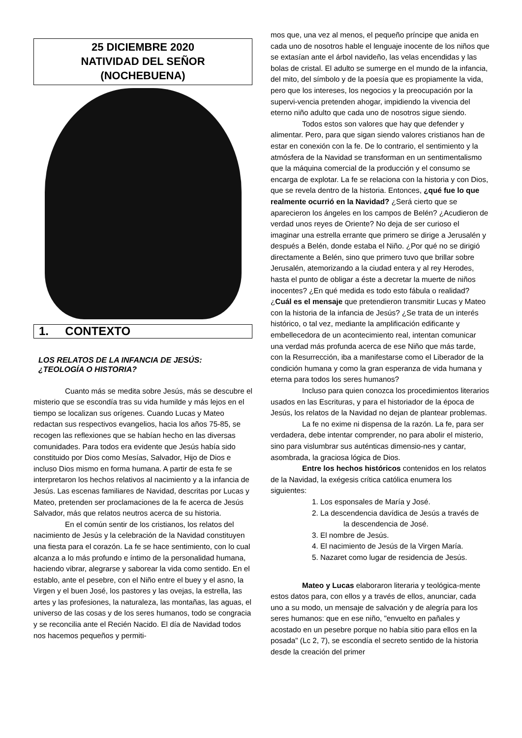25 DICIEMBRE 2020
NATIVIDAD DEL SEÑOR
(NOCHEBUENA)
1. CONTEXTO
LOS RELATOS DE LA INFANCIA DE JESÚS: ¿TEOLOGÍA O HISTORIA?
Cuanto más se medita sobre Jesús, más se descubre el misterio que se escondía tras su vida humilde y más lejos en el tiempo se localizan sus orígenes. Cuando Lucas y Mateo redactan sus respectivos evangelios, hacia los años 75-85, se recogen las reflexiones que se habían hecho en las diversas comunidades. Para todos era evidente que Jesús había sido constituido por Dios como Mesías, Salvador, Hijo de Dios e incluso Dios mismo en forma humana. A partir de esta fe se interpretaron los hechos relativos al nacimiento y a la infancia de Jesús. Las escenas familiares de Navidad, descritas por Lucas y Mateo, pretenden ser proclamaciones de la fe acerca de Jesús Salvador, más que relatos neutros acerca de su historia.
En el común sentir de los cristianos, los relatos del nacimiento de Jesús y la celebración de la Navidad constituyen una fiesta para el corazón. La fe se hace sentimiento, con lo cual alcanza a lo más profundo e íntimo de la personalidad humana, haciendo vibrar, alegrarse y saborear la vida como sentido. En el establo, ante el pesebre, con el Niño entre el buey y el asno, la Virgen y el buen José, los pastores y las ovejas, la estrella, las artes y las profesiones, la naturaleza, las montañas, las aguas, el universo de las cosas y de los seres humanos, todo se congracia y se reconcilia ante el Recién Nacido. El día de Navidad todos nos hacemos pequeños y permiti-
mos que, una vez al menos, el pequeño príncipe que anida en cada uno de nosotros hable el lenguaje inocente de los niños que se extasían ante el árbol navideño, las velas encendidas y las bolas de cristal. El adulto se sumerge en el mundo de la infancia, del mito, del símbolo y de la poesía que es propiamente la vida, pero que los intereses, los negocios y la preocupación por la supervi-vencia pretenden ahogar, impidiendo la vivencia del eterno niño adulto que cada uno de nosotros sigue siendo.
Todos estos son valores que hay que defender y alimentar. Pero, para que sigan siendo valores cristianos han de estar en conexión con la fe. De lo contrario, el sentimiento y la atmósfera de la Navidad se transforman en un sentimentalismo que la máquina comercial de la producción y el consumo se encarga de explotar. La fe se relaciona con la historia y con Dios, que se revela dentro de la historia. Entonces, ¿qué fue lo que realmente ocurrió en la Navidad? ¿Será cierto que se aparecieron los ángeles en los campos de Belén? ¿Acudieron de verdad unos reyes de Oriente? No deja de ser curioso el imaginar una estrella errante que primero se dirige a Jerusalén y después a Belén, donde estaba el Niño. ¿Por qué no se dirigió directamente a Belén, sino que primero tuvo que brillar sobre Jerusalén, atemorizando a la ciudad entera y al rey Herodes, hasta el punto de obligar a éste a decretar la muerte de niños inocentes? ¿En qué medida es todo esto fábula o realidad? ¿Cuál es el mensaje que pretendieron transmitir Lucas y Mateo con la historia de la infancia de Jesús? ¿Se trata de un interés histórico, o tal vez, mediante la amplificación edificante y embellecedora de un acontecimiento real, intentan comunicar una verdad más profunda acerca de ese Niño que más tarde, con la Resurrección, iba a manifestarse como el Liberador de la condición humana y como la gran esperanza de vida humana y eterna para todos los seres humanos?
Incluso para quien conozca los procedimientos literarios usados en las Escrituras, y para el historiador de la época de Jesús, los relatos de la Navidad no dejan de plantear problemas.
La fe no exime ni dispensa de la razón. La fe, para ser verdadera, debe intentar comprender, no para abolir el misterio, sino para vislumbrar sus auténticas dimensio-nes y cantar, asombrada, la graciosa lógica de Dios.
Entre los hechos históricos contenidos en los relatos de la Navidad, la exégesis crítica católica enumera los siguientes:
1. Los esponsales de María y José.
2. La descendencia davídica de Jesús a través de
la descendencia de José.
3. El nombre de Jesús.
4. El nacimiento de Jesús de la Virgen María.
5. Nazaret como lugar de residencia de Jesús.
Mateo y Lucas elaboraron literaria y teológica-mente estos datos para, con ellos y a través de ellos, anunciar, cada uno a su modo, un mensaje de salvación y de alegría para los seres humanos: que en ese niño, "envuelto en pañales y acostado en un pesebre porque no había sitio para ellos en la posada" (Lc 2, 7), se escondía el secreto sentido de la historia desde la creación del primer